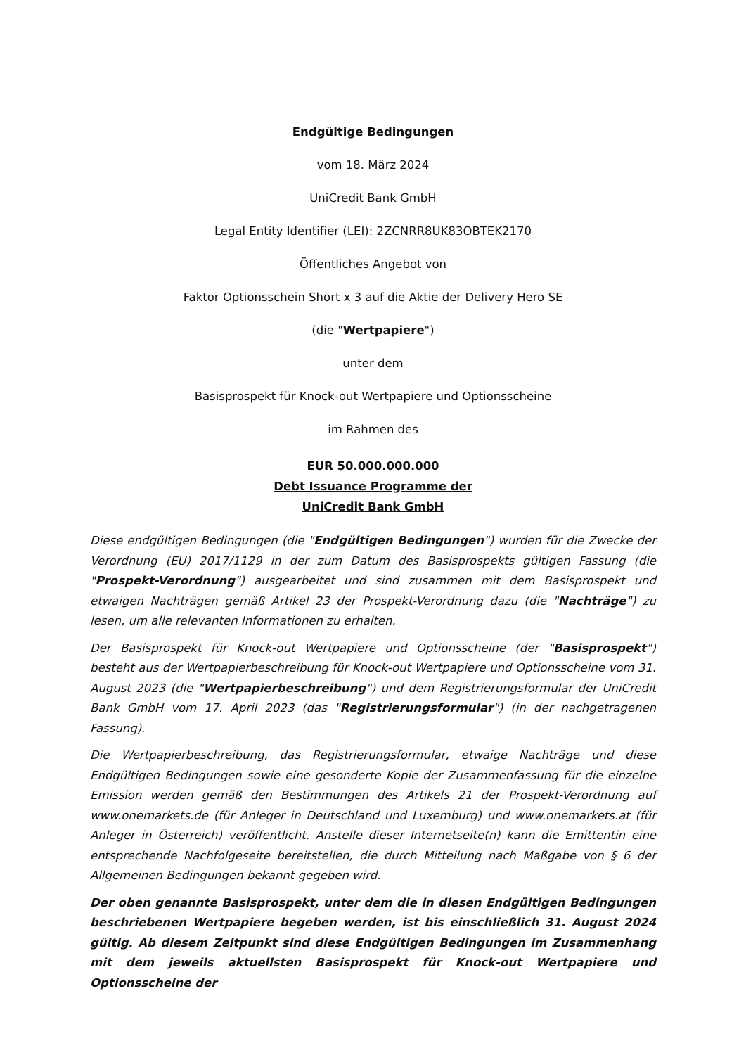Endgültige Bedingungen
vom 18. März 2024
UniCredit Bank GmbH
Legal Entity Identifier (LEI): 2ZCNRR8UK83OBTEK2170
Öffentliches Angebot von
Faktor Optionsschein Short x 3 auf die Aktie der Delivery Hero SE
(die "Wertpapiere")
unter dem
Basisprospekt für Knock-out Wertpapiere und Optionsscheine
im Rahmen des
EUR 50.000.000.000
Debt Issuance Programme der
UniCredit Bank GmbH
Diese endgültigen Bedingungen (die "Endgültigen Bedingungen") wurden für die Zwecke der Verordnung (EU) 2017/1129 in der zum Datum des Basisprospekts gültigen Fassung (die "Prospekt-Verordnung") ausgearbeitet und sind zusammen mit dem Basisprospekt und etwaigen Nachträgen gemäß Artikel 23 der Prospekt-Verordnung dazu (die "Nachträge") zu lesen, um alle relevanten Informationen zu erhalten.
Der Basisprospekt für Knock-out Wertpapiere und Optionsscheine (der "Basisprospekt") besteht aus der Wertpapierbeschreibung für Knock-out Wertpapiere und Optionsscheine vom 31. August 2023 (die "Wertpapierbeschreibung") und dem Registrierungsformular der UniCredit Bank GmbH vom 17. April 2023 (das "Registrierungsformular") (in der nachgetragenen Fassung).
Die Wertpapierbeschreibung, das Registrierungsformular, etwaige Nachträge und diese Endgültigen Bedingungen sowie eine gesonderte Kopie der Zusammenfassung für die einzelne Emission werden gemäß den Bestimmungen des Artikels 21 der Prospekt-Verordnung auf www.onemarkets.de (für Anleger in Deutschland und Luxemburg) und www.onemarkets.at (für Anleger in Österreich) veröffentlicht. Anstelle dieser Internetseite(n) kann die Emittentin eine entsprechende Nachfolgeseite bereitstellen, die durch Mitteilung nach Maßgabe von § 6 der Allgemeinen Bedingungen bekannt gegeben wird.
Der oben genannte Basisprospekt, unter dem die in diesen Endgültigen Bedingungen beschriebenen Wertpapiere begeben werden, ist bis einschließlich 31. August 2024 gültig. Ab diesem Zeitpunkt sind diese Endgültigen Bedingungen im Zusammenhang mit dem jeweils aktuellsten Basisprospekt für Knock-out Wertpapiere und Optionsscheine der